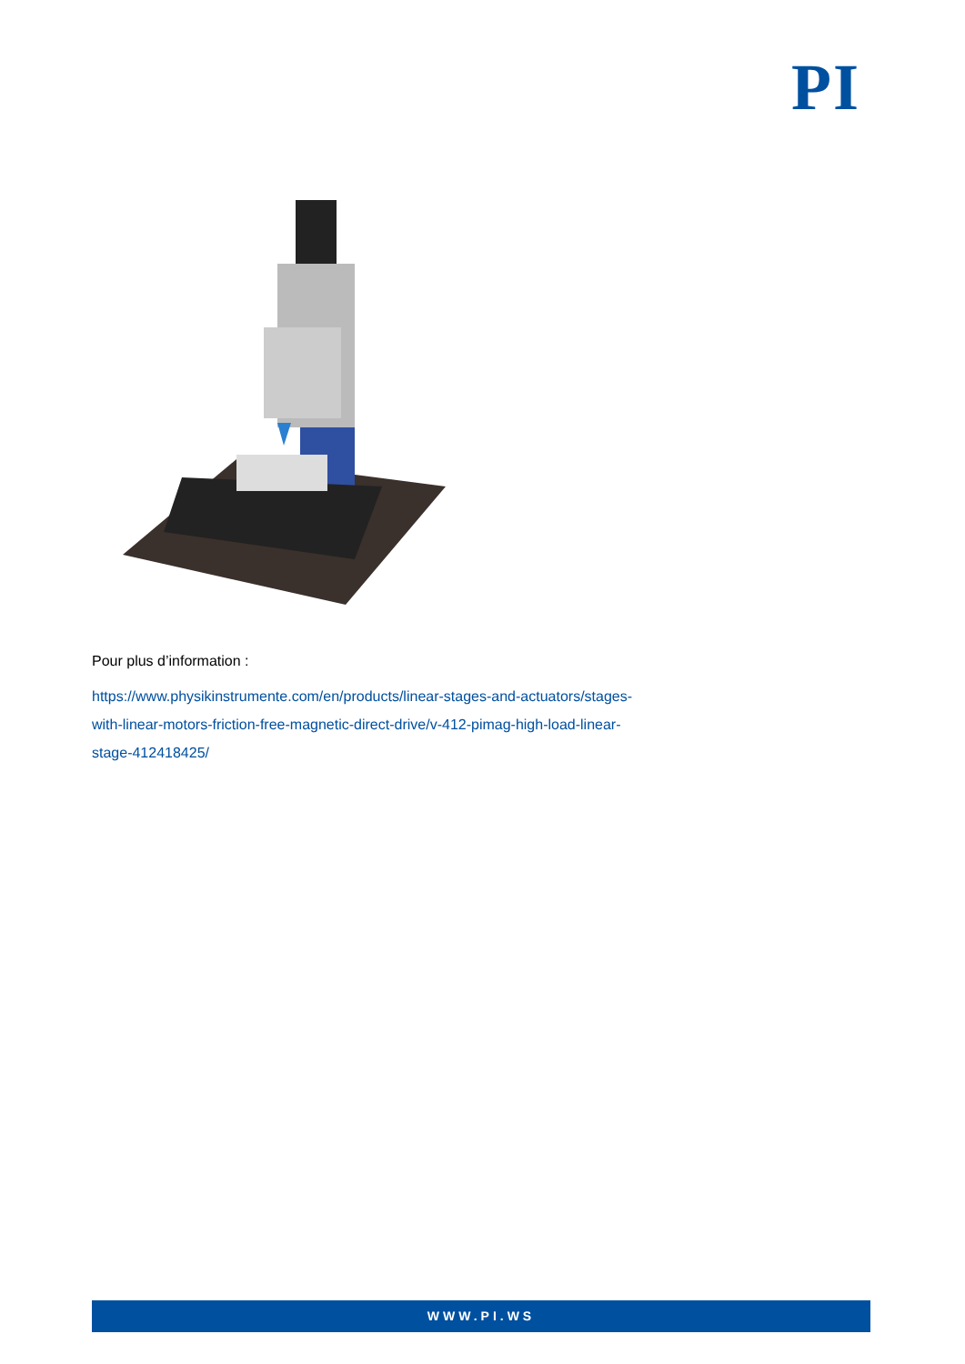PI
Pour plus d’information :
https://www.physikinstrumente.com/en/products/linear-stages-and-actuators/stages-with-linear-motors-friction-free-magnetic-direct-drive/v-412-pimag-high-load-linear-stage-412418425/
WWW.PI.WS